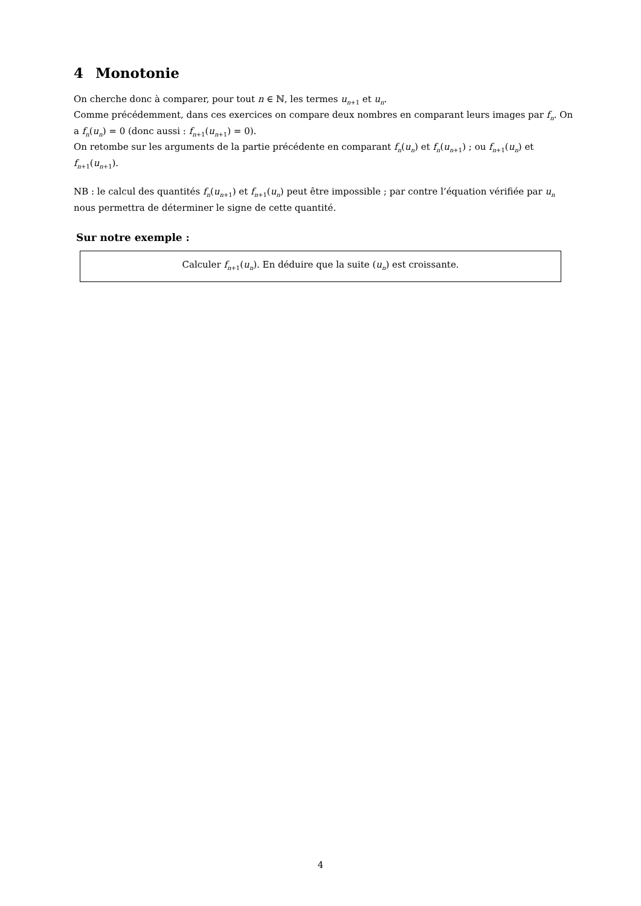4 Monotonie
On cherche donc à comparer, pour tout n ∈ ℕ, les termes u<sub>n+1</sub> et u<sub>n</sub>.
Comme précédemment, dans ces exercices on compare deux nombres en comparant leurs images par f<sub>n</sub>. On a f<sub>n</sub>(u<sub>n</sub>) = 0 (donc aussi : f<sub>n+1</sub>(u<sub>n+1</sub>) = 0).
On retombe sur les arguments de la partie précédente en comparant f<sub>n</sub>(u<sub>n</sub>) et f<sub>n</sub>(u<sub>n+1</sub>) ; ou f<sub>n+1</sub>(u<sub>n</sub>) et f<sub>n+1</sub>(u<sub>n+1</sub>).
NB : le calcul des quantités f<sub>n</sub>(u<sub>n+1</sub>) et f<sub>n+1</sub>(u<sub>n</sub>) peut être impossible ; par contre l’équation vérifiée par u<sub>n</sub> nous permettra de déterminer le signe de cette quantité.
Sur notre exemple :
Calculer f<sub>n+1</sub>(u<sub>n</sub>). En déduire que la suite (u<sub>n</sub>) est croissante.
4